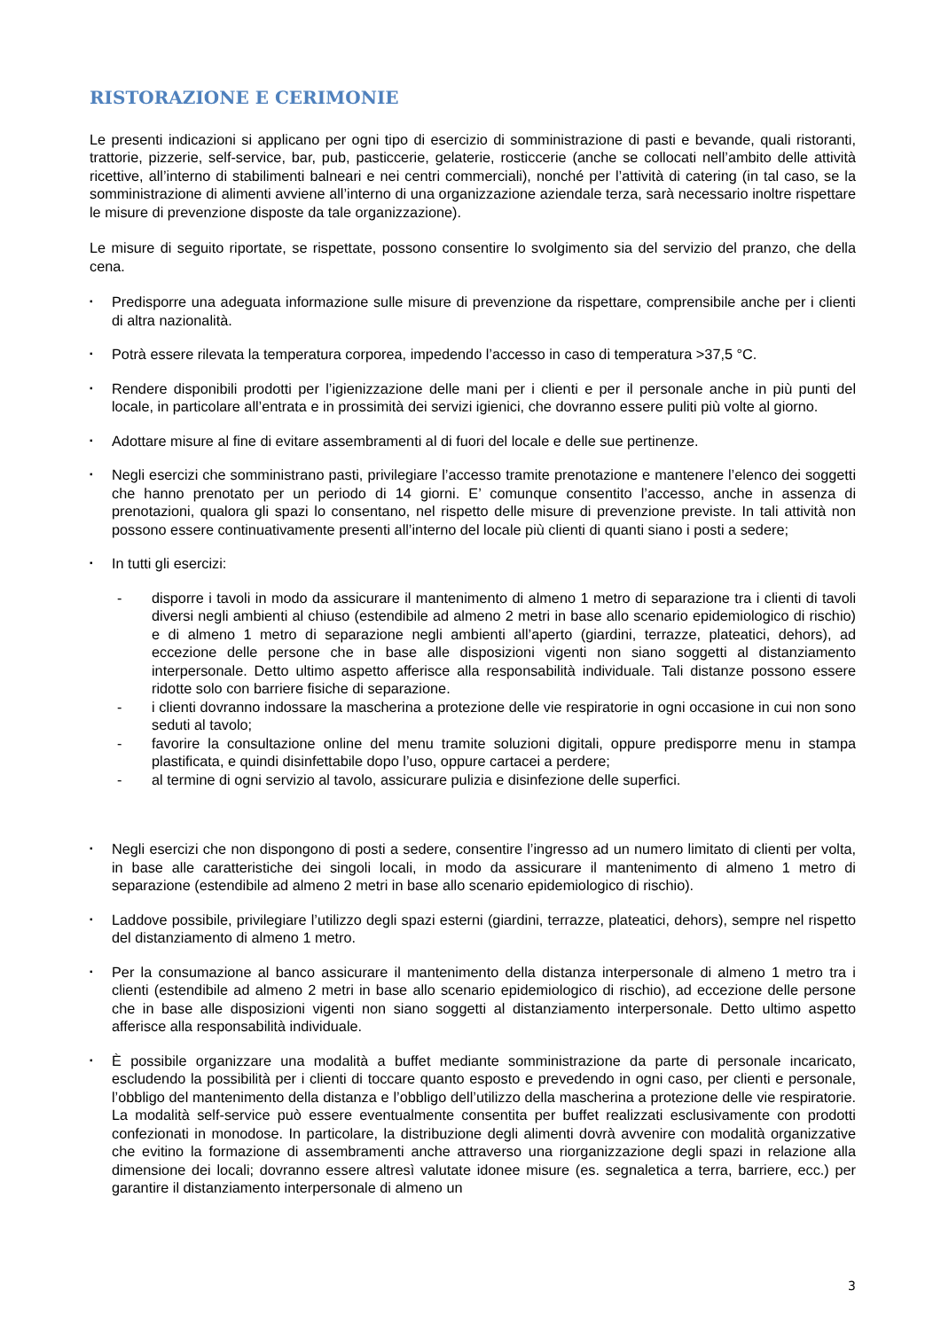RISTORAZIONE E CERIMONIE
Le presenti indicazioni si applicano per ogni tipo di esercizio di somministrazione di pasti e bevande, quali ristoranti, trattorie, pizzerie, self-service, bar, pub, pasticcerie, gelaterie, rosticcerie (anche se collocati nell’ambito delle attività ricettive, all’interno di stabilimenti balneari e nei centri commerciali), nonché per l’attività di catering (in tal caso, se la somministrazione di alimenti avviene all’interno di una organizzazione aziendale terza, sarà necessario inoltre rispettare le misure di prevenzione disposte da tale organizzazione).
Le misure di seguito riportate, se rispettate, possono consentire lo svolgimento sia del servizio del pranzo, che della cena.
▪ Predisporre una adeguata informazione sulle misure di prevenzione da rispettare, comprensibile anche per i clienti di altra nazionalità.
▪ Potrà essere rilevata la temperatura corporea, impedendo l’accesso in caso di temperatura >37,5 °C.
▪ Rendere disponibili prodotti per l’igienizzazione delle mani per i clienti e per il personale anche in più punti del locale, in particolare all’entrata e in prossimità dei servizi igienici, che dovranno essere puliti più volte al giorno.
▪ Adottare misure al fine di evitare assembramenti al di fuori del locale e delle sue pertinenze.
▪ Negli esercizi che somministrano pasti, privilegiare l’accesso tramite prenotazione e mantenere l’elenco dei soggetti che hanno prenotato per un periodo di 14 giorni. E’ comunque consentito l’accesso, anche in assenza di prenotazioni, qualora gli spazi lo consentano, nel rispetto delle misure di prevenzione previste. In tali attività non possono essere continuativamente presenti all’interno del locale più clienti di quanti siano i posti a sedere;
▪ In tutti gli esercizi:
- disporre i tavoli in modo da assicurare il mantenimento di almeno 1 metro di separazione tra i clienti di tavoli diversi negli ambienti al chiuso (estendibile ad almeno 2 metri in base allo scenario epidemiologico di rischio) e di almeno 1 metro di separazione negli ambienti all’aperto (giardini, terrazze, plateatici, dehors), ad eccezione delle persone che in base alle disposizioni vigenti non siano soggetti al distanziamento interpersonale. Detto ultimo aspetto afferisce alla responsabilità individuale. Tali distanze possono essere ridotte solo con barriere fisiche di separazione.
- i clienti dovranno indossare la mascherina a protezione delle vie respiratorie in ogni occasione in cui non sono seduti al tavolo;
- favorire la consultazione online del menu tramite soluzioni digitali, oppure predisporre menu in stampa plastificata, e quindi disinfettabile dopo l’uso, oppure cartacei a perdere;
- al termine di ogni servizio al tavolo, assicurare pulizia e disinfezione delle superfici.
▪ Negli esercizi che non dispongono di posti a sedere, consentire l’ingresso ad un numero limitato di clienti per volta, in base alle caratteristiche dei singoli locali, in modo da assicurare il mantenimento di almeno 1 metro di separazione (estendibile ad almeno 2 metri in base allo scenario epidemiologico di rischio).
▪ Laddove possibile, privilegiare l’utilizzo degli spazi esterni (giardini, terrazze, plateatici, dehors), sempre nel rispetto del distanziamento di almeno 1 metro.
▪ Per la consumazione al banco assicurare il mantenimento della distanza interpersonale di almeno 1 metro tra i clienti (estendibile ad almeno 2 metri in base allo scenario epidemiologico di rischio), ad eccezione delle persone che in base alle disposizioni vigenti non siano soggetti al distanziamento interpersonale. Detto ultimo aspetto afferisce alla responsabilità individuale.
▪ È possibile organizzare una modalità a buffet mediante somministrazione da parte di personale incaricato, escludendo la possibilità per i clienti di toccare quanto esposto e prevedendo in ogni caso, per clienti e personale, l’obbligo del mantenimento della distanza e l’obbligo dell’utilizzo della mascherina a protezione delle vie respiratorie. La modalità self-service può essere eventualmente consentita per buffet realizzati esclusivamente con prodotti confezionati in monodose. In particolare, la distribuzione degli alimenti dovrà avvenire con modalità organizzative che evitino la formazione di assembramenti anche attraverso una riorganizzazione degli spazi in relazione alla dimensione dei locali; dovranno essere altresì valutate idonee misure (es. segnaletica a terra, barriere, ecc.) per garantire il distanziamento interpersonale di almeno un
3